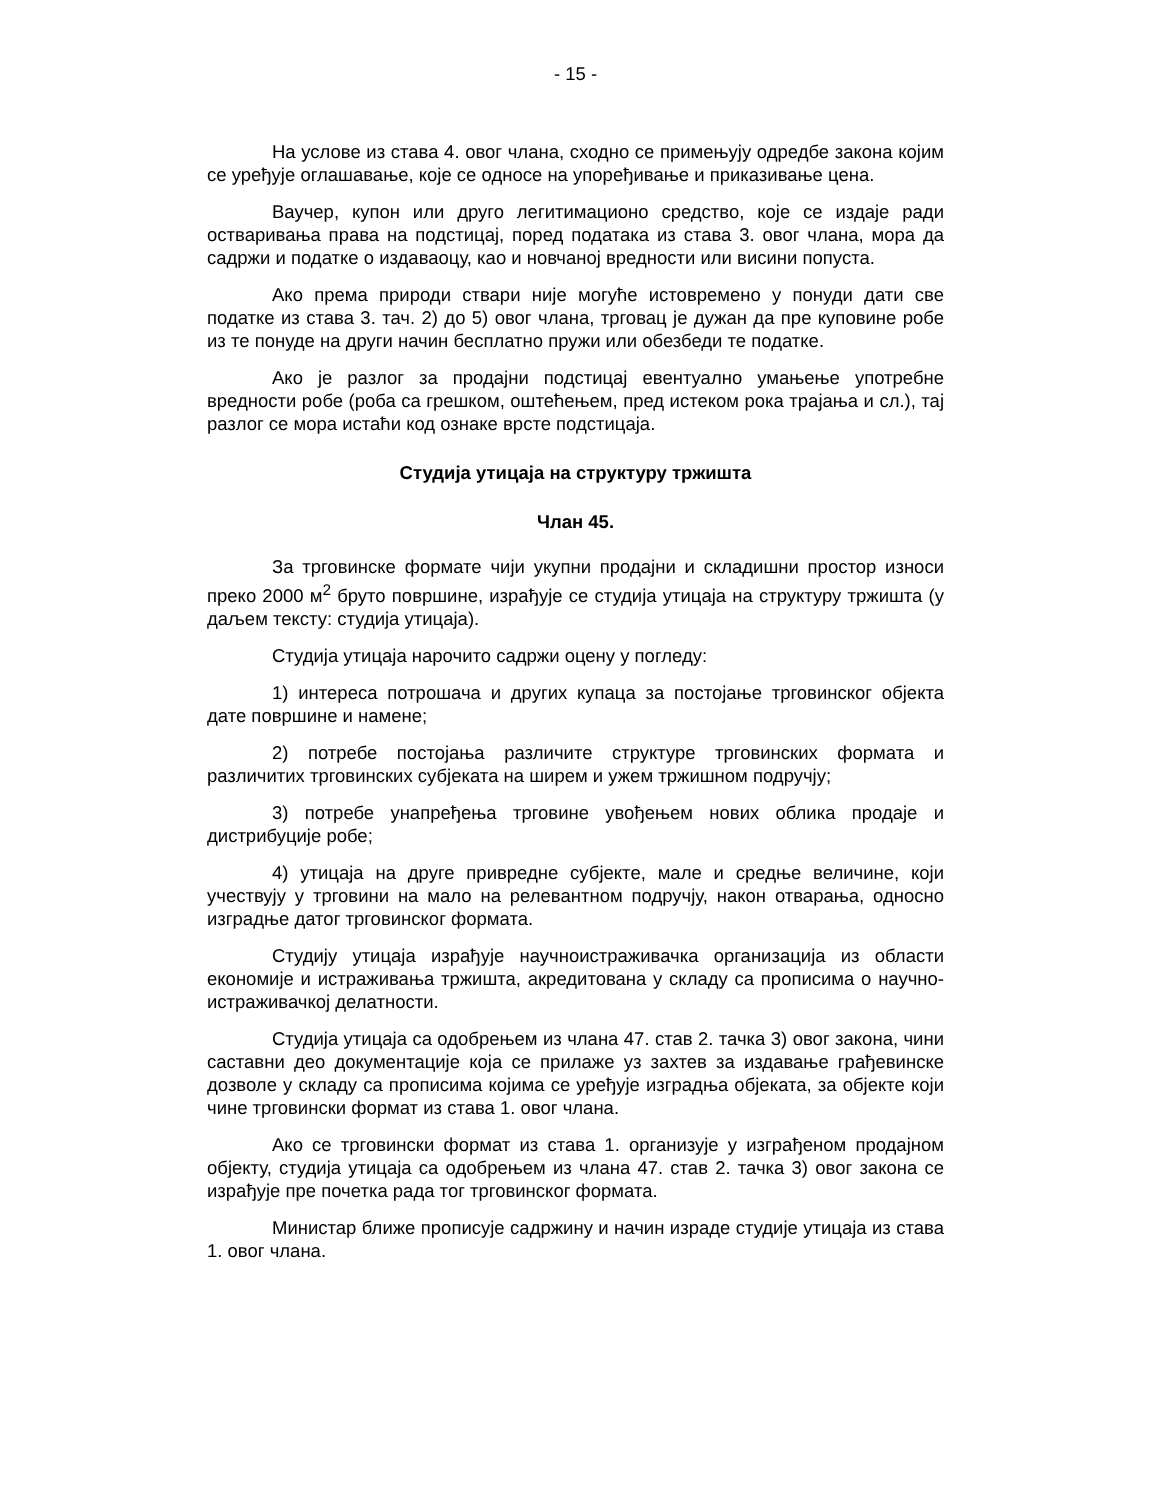- 15 -
На услове из става 4. овог члана, сходно се примењују одредбе закона којим се уређује оглашавање, које се односе на упоређивање и приказивање цена.
Ваучер, купон или друго легитимационо средство, које се издаје ради остваривања права на подстицај, поред података из става 3. овог члана, мора да садржи и податке о издаваоцу, као и новчаној вредности или висини попуста.
Ако према природи ствари није могуће истовремено у понуди дати све податке из става 3. тач. 2) до 5) овог члана, трговац је дужан да пре куповине робе из те понуде на други начин бесплатно пружи или обезбеди те податке.
Ако је разлог за продајни подстицај евентуално умањење употребне вредности робе (роба са грешком, оштећењем, пред истеком рока трајања и сл.), тај разлог се мора истаћи код ознаке врсте подстицаја.
Студија утицаја на структуру тржишта
Члан 45.
За трговинске формате чији укупни продајни и складишни простор износи преко 2000 м<sup>2</sup> бруто површине, израђује се студија утицаја на структуру тржишта (у даљем тексту: студија утицаја).
Студија утицаја нарочито садржи оцену у погледу:
1) интереса потрошача и других купаца за постојање трговинског објекта дате површине и намене;
2) потребе постојања различите структуре трговинских формата и различитих трговинских субјеката на ширем и ужем тржишном подручју;
3) потребе унапређења трговине увођењем нових облика продаје и дистрибуције робе;
4) утицаја на друге привредне субјекте, мале и средње величине, који учествују у трговини на мало на релевантном подручју, након отварања, односно изградње датог трговинског формата.
Студију утицаја израђује научноистраживачка организација из области економије и истраживања тржишта, акредитована у складу са прописима о научно-истраживачкој делатности.
Студија утицаја са одобрењем из члана 47. став 2. тачка 3) овог закона, чини саставни део документације која се прилаже уз захтев за издавање грађевинске дозволе у складу са прописима којима се уређује изградња објеката, за објекте који чине трговински формат из става 1. овог члана.
Ако се трговински формат из става 1. организује у изграђеном продајном објекту, студија утицаја са одобрењем из члана 47. став 2. тачка 3) овог закона се израђује пре почетка рада тог трговинског формата.
Министар ближе прописује садржину и начин израде студије утицаја из става 1. овог члана.